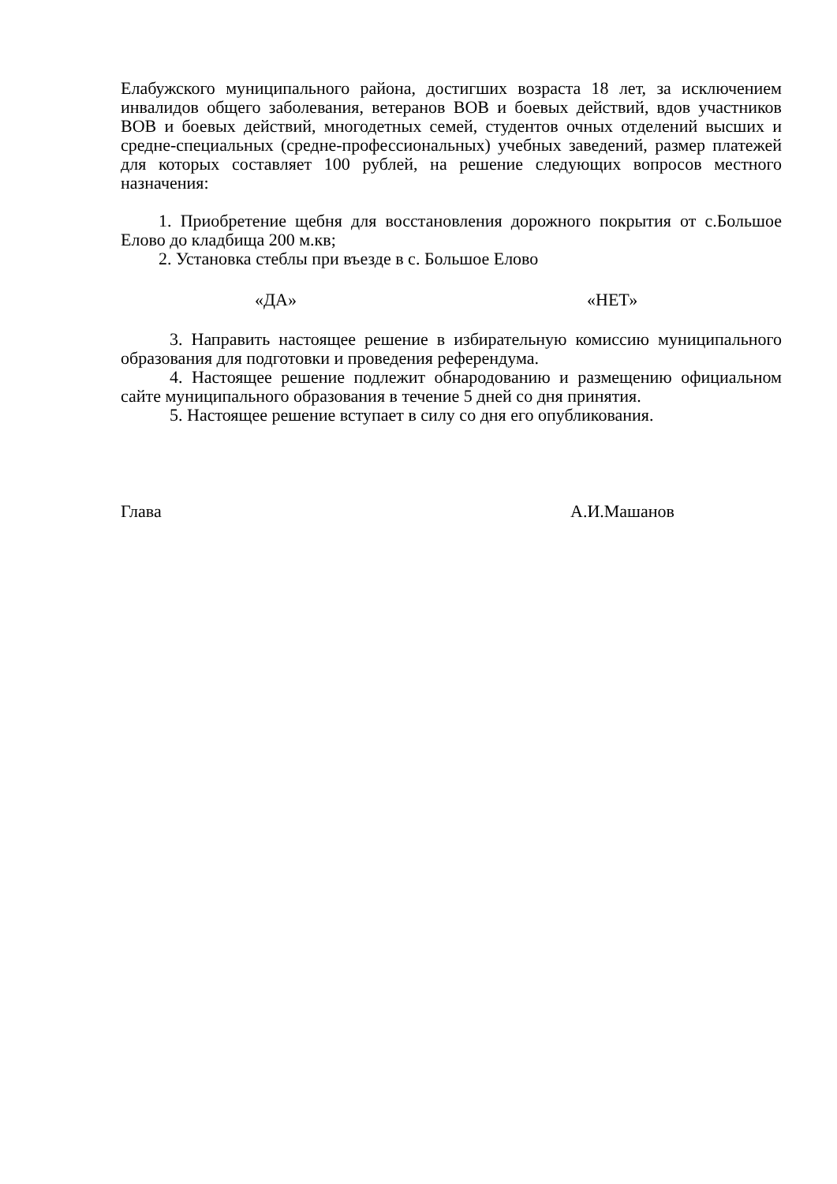Елабужского муниципального района, достигших возраста 18 лет, за исключением инвалидов общего заболевания, ветеранов ВОВ и боевых действий, вдов участников ВОВ и боевых действий, многодетных семей, студентов очных отделений высших и средне-специальных (средне-профессиональных) учебных заведений, размер платежей для которых составляет 100 рублей, на решение следующих вопросов местного назначения:
1. Приобретение щебня для восстановления дорожного покрытия от с.Большое Елово до кладбища 200 м.кв;
2. Установка стеблы при въезде в с. Большое Елово
«ДА» «НЕТ»
3. Направить настоящее решение в избирательную комиссию муниципального образования для подготовки и проведения референдума.
4. Настоящее решение подлежит обнародованию и размещению официальном сайте муниципального образования в течение 5 дней со дня принятия.
5. Настоящее решение вступает в силу со дня его опубликования.
Глава А.И.Машанов